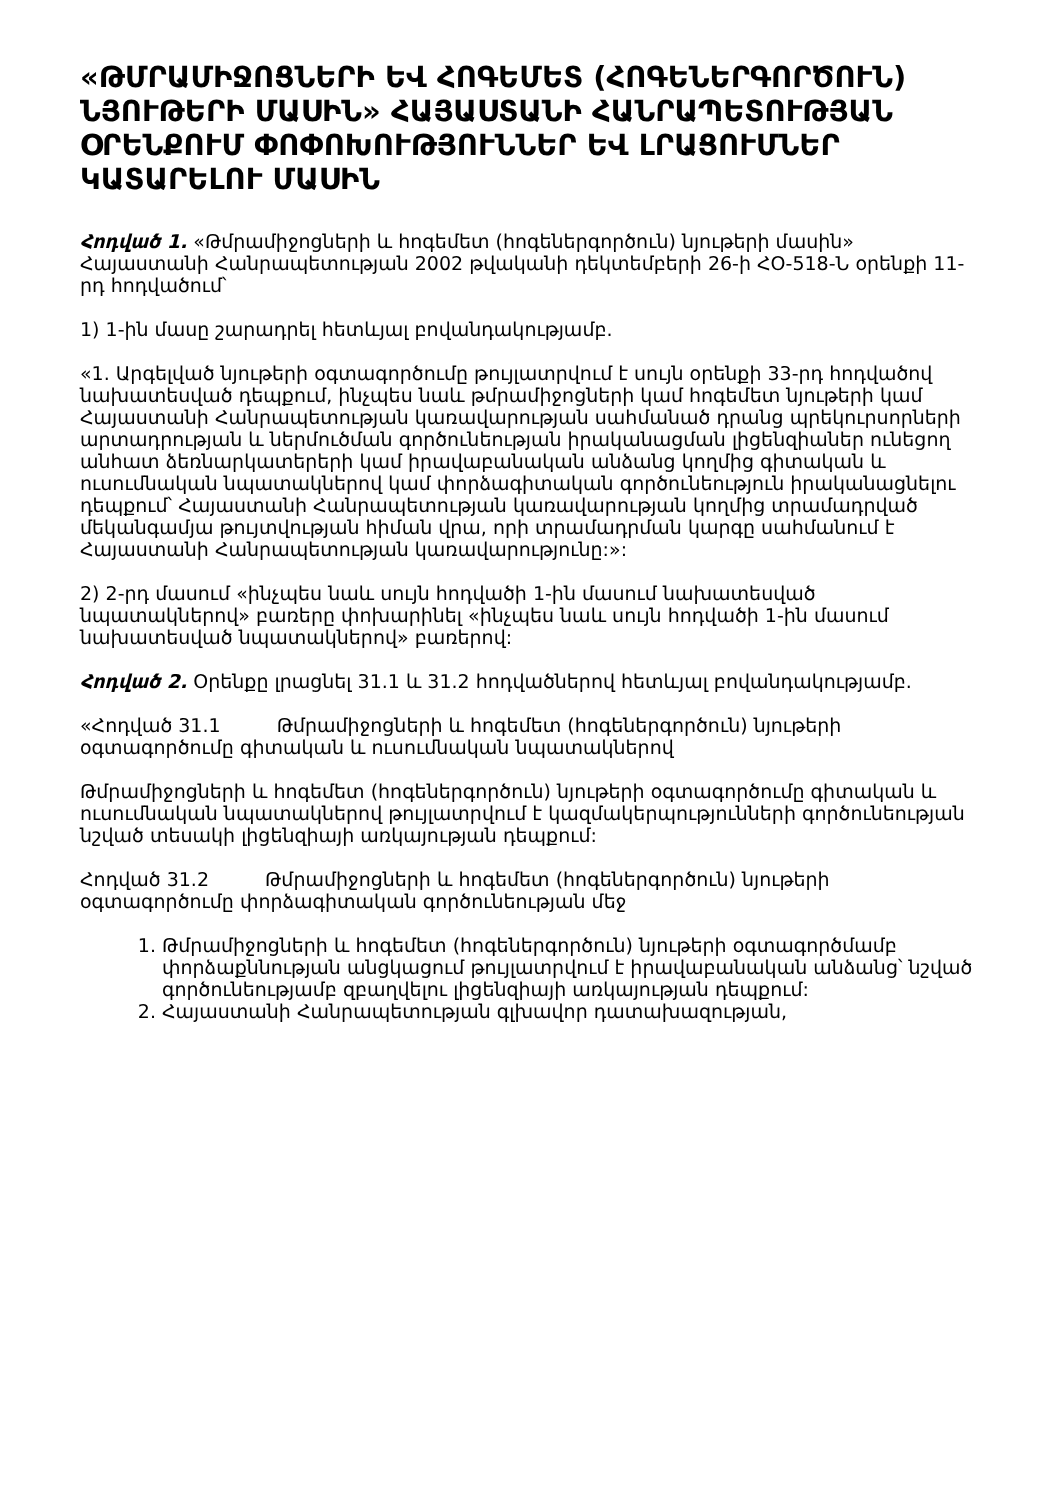«ԹՄՐԱՄԻՋՈՑՆԵՐԻ ԵՎ ՀՈԳԵՄԵՏ (ՀՈԳԵՆԵՐԳՈՐԾՈՒՆ) ՆՅՈՒԹԵՐԻ ՄԱՍԻՆ» ՀԱՅԱՍՏԱՆԻ ՀԱՆՐԱՊԵՏՈՒԹՅԱՆ ՕՐԵՆՔՈՒՄ ՓՈՓՈԽՈՒԹՅՈՒՆՆԵՐ ԵՎ ԼՐԱՑՈՒՄՆԵՐ ԿԱՏԱՐԵԼՈՒ ՄԱՍԻՆ
Հոդված 1. «Թմրամիջոցների և հոգեմետ (հոգեներգործուն) նյութերի մասին» Հայաստանի Հանրապետության 2002 թվականի դեկտեմբերի 26-ի ՀՕ-518-Ն օրենքի 11-րդ հոդվածում՝
1) 1-ին մասը շարադրել հետևյալ բովանդակությամբ.
«1. Արգելված նյութերի օգտագործումը թույլատրվում է սույն օրենքի 33-րդ հոդվածով նախատեսված դեպքում, ինչպես նաև թմրամիջոցների կամ հոգեմետ նյութերի կամ Հայաստանի Հանրապետության կառավարության սահմանած դրանց պրեկուրսորների արտադրության և ներմուծման գործունեության իրականացման լիցենզիաներ ունեցող անհատ ձեռնարկատերերի կամ իրավաբանական անձանց կողմից գիտական և ուսումնական նպատակներով կամ փորձագիտական գործունեություն իրականացնելու դեպքում՝ Հայաստանի Հանրապետության կառավարության կողմից տրամադրված մեկանգամյա թույտվության հիման վրա, որի տրամադրման կարգը սահմանում է Հայաստանի Հանրապետության կառավարությունը:»:
2) 2-րդ մասում «ինչպես նաև սույն հոդվածի 1-ին մասում նախատեսված նպատակներով» բառերը փոխարինել «ինչպես նաև սույն հոդվածի 1-ին մասում նախատեսված նպատակներով» բառերով:
Հոդված 2. Օրենքը լրացնել 31.1 և 31.2 հոդվածներով հետևյալ բովանդակությամբ.
«Հոդված 31.1 Թմրամիջոցների և հոգեմետ (հոգեներգործուն) նյութերի օգտագործումը գիտական և ուսումնական նպատակներով
Թմրամիջոցների և հոգեմետ (հոգեներգործուն) նյութերի օգտագործումը գիտական և ուսումնական նպատակներով թույլատրվում է կազմակերպությունների գործունեության նշված տեսակի լիցենզիայի առկայության դեպքում:
Հոդված 31.2 Թմրամիջոցների և հոգեմետ (հոգեներգործուն) նյութերի օգտագործումը փորձագիտական գործունեության մեջ
1. Թմրամիջոցների և հոգեմետ (հոգեներգործուն) նյութերի օգտագործմամբ փորձաքննության անցկացում թույլատրվում է իրավաբանական անձանց՝ նշված գործունեությամբ զբաղվելու լիցենզիայի առկայության դեպքում:
2. Հայաստանի Հանրապետության գլխավոր դատախազության,